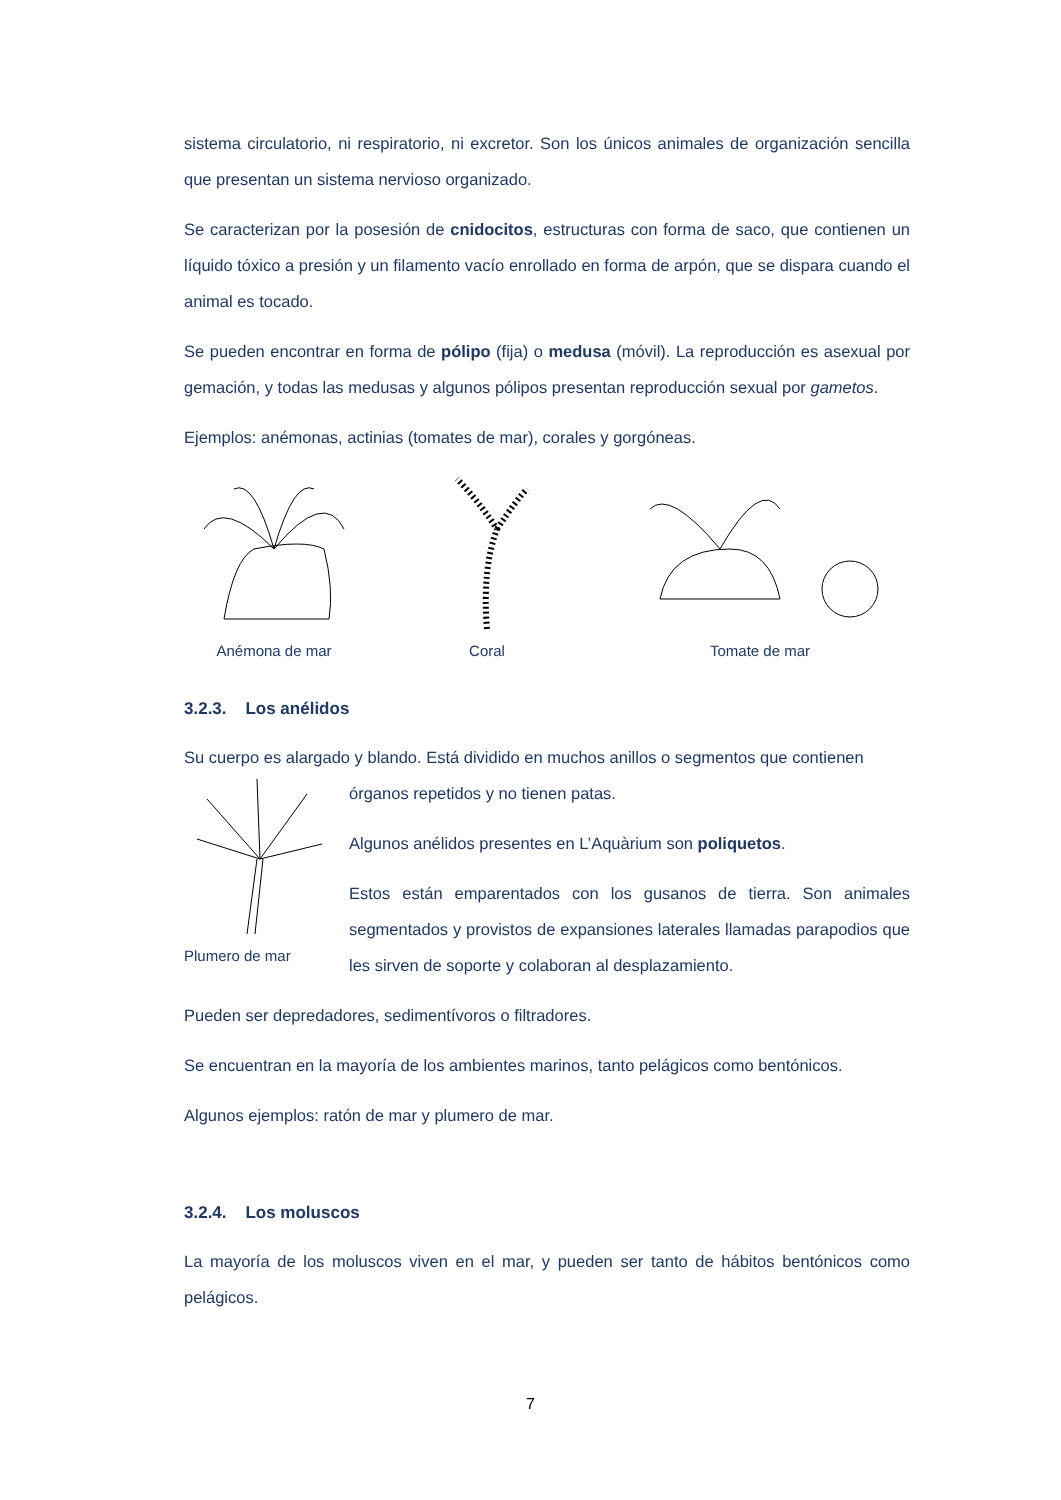sistema circulatorio, ni respiratorio, ni excretor. Son los únicos animales de organización sencilla que presentan un sistema nervioso organizado.
Se caracterizan por la posesión de cnidocitos, estructuras con forma de saco, que contienen un líquido tóxico a presión y un filamento vacío enrollado en forma de arpón, que se dispara cuando el animal es tocado.
Se pueden encontrar en forma de pólipo (fija) o medusa (móvil). La reproducción es asexual por gemación, y todas las medusas y algunos pólipos presentan reproducción sexual por gametos.
Ejemplos: anémonas, actinias (tomates de mar), corales y gorgóneas.
Anémona de mar Coral Tomate de mar
3.2.3. Los anélidos
Su cuerpo es alargado y blando. Está dividido en muchos anillos o segmentos que contienen
Plumero de mar
órganos repetidos y no tienen patas.
Algunos anélidos presentes en L’Aquàrium son poliquetos.
Estos están emparentados con los gusanos de tierra. Son animales segmentados y provistos de expansiones laterales llamadas parapodios que les sirven de soporte y colaboran al desplazamiento.
Pueden ser depredadores, sedimentívoros o filtradores.
Se encuentran en la mayoría de los ambientes marinos, tanto pelágicos como bentónicos.
Algunos ejemplos: ratón de mar y plumero de mar.
3.2.4. Los moluscos
La mayoría de los moluscos viven en el mar, y pueden ser tanto de hábitos bentónicos como pelágicos.
7